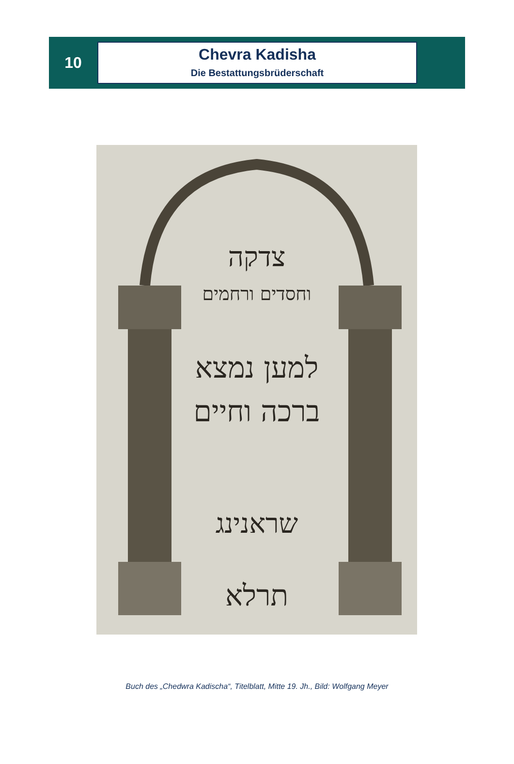10
Chevra Kadisha
Die Bestattungsbrüderschaft
צדקה
וחסדים ורחמים
למען נמצא
ברכה וחיים
שראנינג
תרלא
Buch des „Chedwra Kadischa“, Titelblatt, Mitte 19. Jh., Bild: Wolfgang Meyer